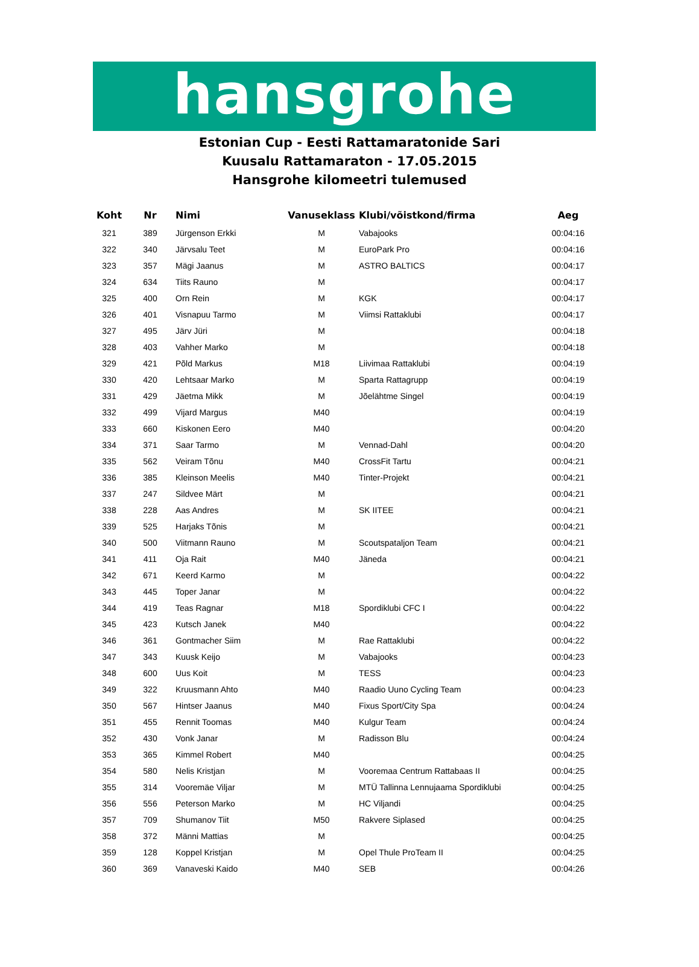hansgrohe
Estonian Cup - Eesti Rattamaratonide Sari
Kuusalu Rattamaraton - 17.05.2015
Hansgrohe kilomeetri tulemused
| Koht | Nr | Nimi | Vanuseklass | Klubi/võistkond/firma | Aeg |
| --- | --- | --- | --- | --- | --- |
| 321 | 389 | Jürgenson Erkki | M | Vabajooks | 00:04:16 |
| 322 | 340 | Järvsalu Teet | M | EuroPark Pro | 00:04:16 |
| 323 | 357 | Mägi Jaanus | M | ASTRO BALTICS | 00:04:17 |
| 324 | 634 | Tiits Rauno | M | | 00:04:17 |
| 325 | 400 | Orn Rein | M | KGK | 00:04:17 |
| 326 | 401 | Visnapuu Tarmo | M | Viimsi Rattaklubi | 00:04:17 |
| 327 | 495 | Järv Jüri | M | | 00:04:18 |
| 328 | 403 | Vahher Marko | M | | 00:04:18 |
| 329 | 421 | Põld Markus | M18 | Liivimaa Rattaklubi | 00:04:19 |
| 330 | 420 | Lehtsaar Marko | M | Sparta Rattagrupp | 00:04:19 |
| 331 | 429 | Jäetma Mikk | M | Jõelähtme Singel | 00:04:19 |
| 332 | 499 | Vijard Margus | M40 | | 00:04:19 |
| 333 | 660 | Kiskonen Eero | M40 | | 00:04:20 |
| 334 | 371 | Saar Tarmo | M | Vennad-Dahl | 00:04:20 |
| 335 | 562 | Veiram Tõnu | M40 | CrossFit Tartu | 00:04:21 |
| 336 | 385 | Kleinson Meelis | M40 | Tinter-Projekt | 00:04:21 |
| 337 | 247 | Sildvee Märt | M | | 00:04:21 |
| 338 | 228 | Aas Andres | M | SK IITEE | 00:04:21 |
| 339 | 525 | Harjaks Tõnis | M | | 00:04:21 |
| 340 | 500 | Viitmann Rauno | M | Scoutspataljon Team | 00:04:21 |
| 341 | 411 | Oja Rait | M40 | Jäneda | 00:04:21 |
| 342 | 671 | Keerd Karmo | M | | 00:04:22 |
| 343 | 445 | Toper Janar | M | | 00:04:22 |
| 344 | 419 | Teas Ragnar | M18 | Spordiklubi CFC I | 00:04:22 |
| 345 | 423 | Kutsch Janek | M40 | | 00:04:22 |
| 346 | 361 | Gontmacher Siim | M | Rae Rattaklubi | 00:04:22 |
| 347 | 343 | Kuusk Keijo | M | Vabajooks | 00:04:23 |
| 348 | 600 | Uus Koit | M | TESS | 00:04:23 |
| 349 | 322 | Kruusmann Ahto | M40 | Raadio Uuno Cycling Team | 00:04:23 |
| 350 | 567 | Hintser Jaanus | M40 | Fixus Sport/City Spa | 00:04:24 |
| 351 | 455 | Rennit Toomas | M40 | Kulgur Team | 00:04:24 |
| 352 | 430 | Vonk Janar | M | Radisson Blu | 00:04:24 |
| 353 | 365 | Kimmel Robert | M40 | | 00:04:25 |
| 354 | 580 | Nelis Kristjan | M | Vooremaa Centrum Rattabaas II | 00:04:25 |
| 355 | 314 | Vooremäe Viljar | M | MTÜ Tallinna Lennujaama Spordiklubi | 00:04:25 |
| 356 | 556 | Peterson Marko | M | HC Viljandi | 00:04:25 |
| 357 | 709 | Shumanov Tiit | M50 | Rakvere Siplased | 00:04:25 |
| 358 | 372 | Männi Mattias | M | | 00:04:25 |
| 359 | 128 | Koppel Kristjan | M | Opel Thule ProTeam II | 00:04:25 |
| 360 | 369 | Vanaveski Kaido | M40 | SEB | 00:04:26 |